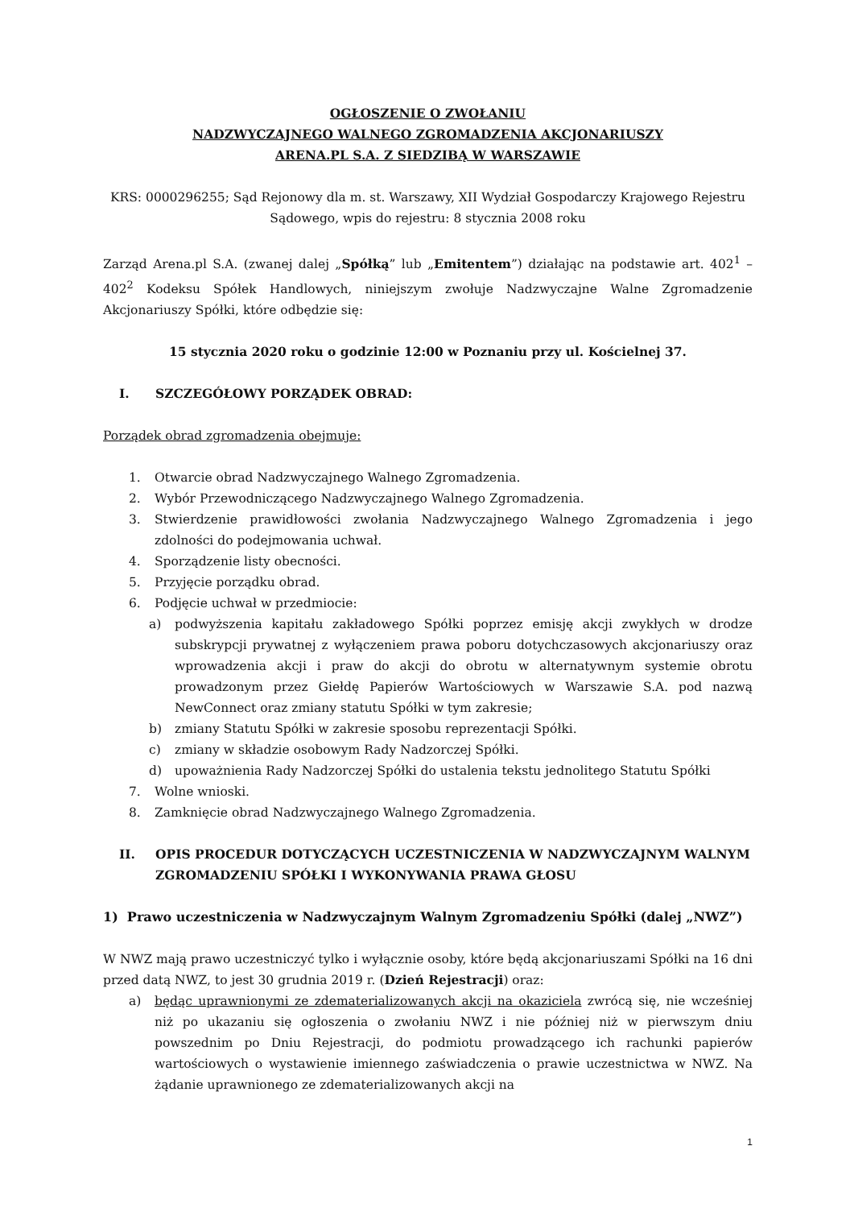OGŁOSZENIE O ZWOŁANIU
NADZWYCZAJNEGO WALNEGO ZGROMADZENIA AKCJONARIUSZY
ARENA.PL S.A. Z SIEDZIBĄ W WARSZAWIE
KRS: 0000296255; Sąd Rejonowy dla m. st. Warszawy, XII Wydział Gospodarczy Krajowego Rejestru Sądowego, wpis do rejestru: 8 stycznia 2008 roku
Zarząd Arena.pl S.A. (zwanej dalej „Spółką” lub „Emitentem”) działając na podstawie art. 402<sup>1</sup> – 402<sup>2</sup> Kodeksu Spółek Handlowych, niniejszym zwołuje Nadzwyczajne Walne Zgromadzenie Akcjonariuszy Spółki, które odbędzie się:
15 stycznia 2020 roku o godzinie 12:00 w Poznaniu przy ul. Kościelnej 37.
I. SZCZEGÓŁOWY PORZĄDEK OBRAD:
Porządek obrad zgromadzenia obejmuje:
1. Otwarcie obrad Nadzwyczajnego Walnego Zgromadzenia.
2. Wybór Przewodniczącego Nadzwyczajnego Walnego Zgromadzenia.
3. Stwierdzenie prawidłowości zwołania Nadzwyczajnego Walnego Zgromadzenia i jego zdolności do podejmowania uchwał.
4. Sporządzenie listy obecności.
5. Przyjęcie porządku obrad.
6. Podjęcie uchwał w przedmiocie:
a) podwyższenia kapitału zakładowego Spółki poprzez emisję akcji zwykłych w drodze subskrypcji prywatnej z wyłączeniem prawa poboru dotychczasowych akcjonariuszy oraz wprowadzenia akcji i praw do akcji do obrotu w alternatywnym systemie obrotu prowadzonym przez Giełdę Papierów Wartościowych w Warszawie S.A. pod nazwą NewConnect oraz zmiany statutu Spółki w tym zakresie;
b) zmiany Statutu Spółki w zakresie sposobu reprezentacji Spółki.
c) zmiany w składzie osobowym Rady Nadzorczej Spółki.
d) upoważnienia Rady Nadzorczej Spółki do ustalenia tekstu jednolitego Statutu Spółki
7. Wolne wnioski.
8. Zamknięcie obrad Nadzwyczajnego Walnego Zgromadzenia.
II. OPIS PROCEDUR DOTYCZĄCYCH UCZESTNICZENIA W NADZWYCZAJNYM WALNYM ZGROMADZENIU SPÓŁKI I WYKONYWANIA PRAWA GŁOSU
1) Prawo uczestniczenia w Nadzwyczajnym Walnym Zgromadzeniu Spółki (dalej „NWZ”)
W NWZ mają prawo uczestniczyć tylko i wyłącznie osoby, które będą akcjonariuszami Spółki na 16 dni przed datą NWZ, to jest 30 grudnia 2019 r. (Dzień Rejestracji) oraz:
a) będąc uprawnionymi ze zdematerializowanych akcji na okaziciela zwrócą się, nie wcześniej niż po ukazaniu się ogłoszenia o zwołaniu NWZ i nie później niż w pierwszym dniu powszednim po Dniu Rejestracji, do podmiotu prowadzącego ich rachunki papierów wartościowych o wystawienie imiennego zaświadczenia o prawie uczestnictwa w NWZ. Na żądanie uprawnionego ze zdematerializowanych akcji na
1